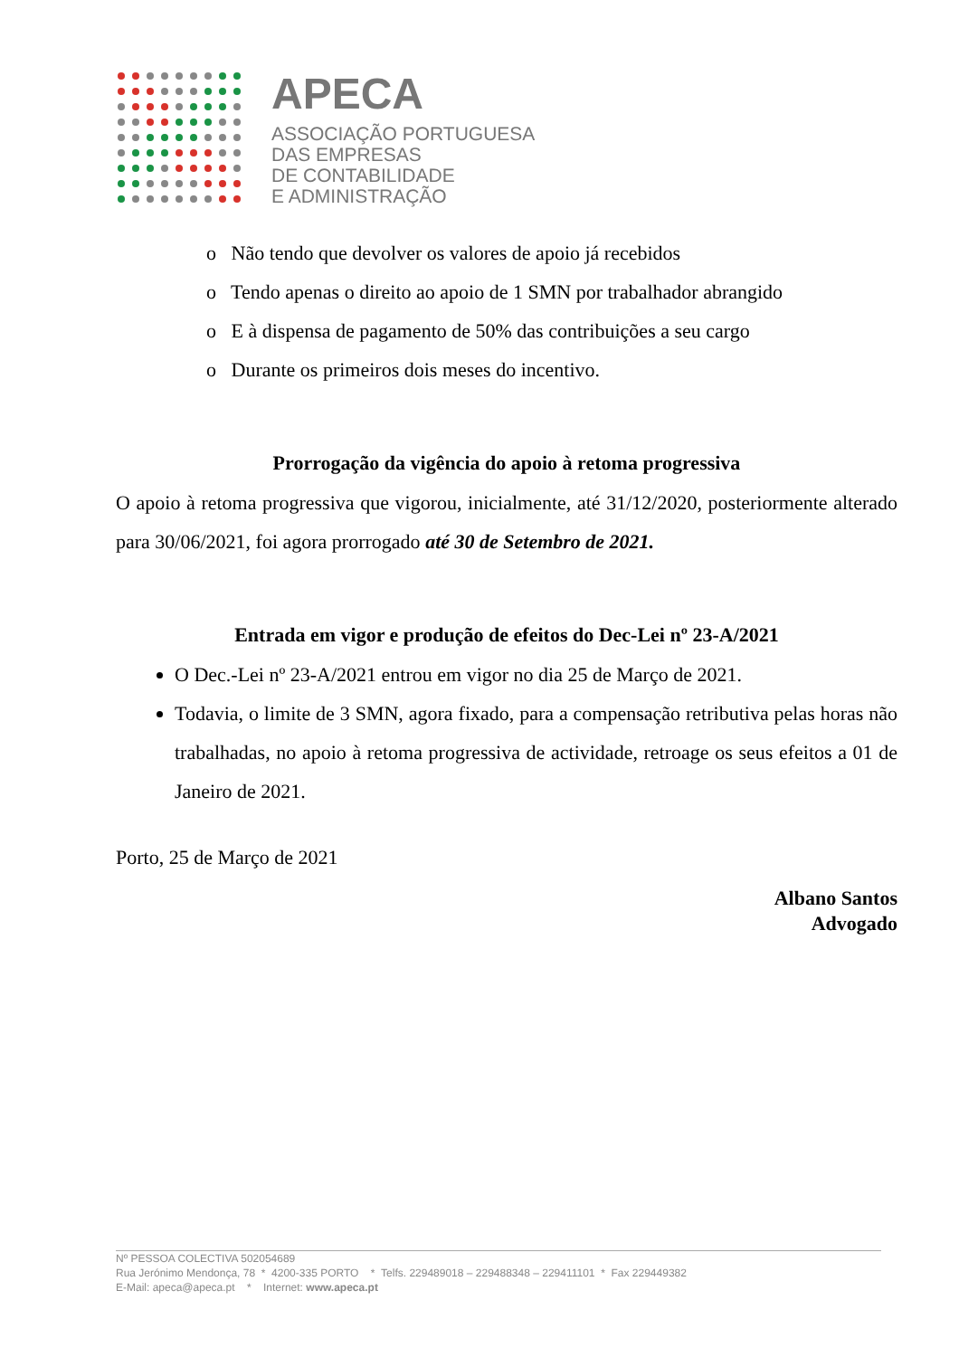APECA
ASSOCIAÇÃO PORTUGUESA
DAS EMPRESAS
DE CONTABILIDADE
E ADMINISTRAÇÃO
o Não tendo que devolver os valores de apoio já recebidos
o Tendo apenas o direito ao apoio de 1 SMN por trabalhador abrangido
o E à dispensa de pagamento de 50% das contribuições a seu cargo
o Durante os primeiros dois meses do incentivo.
Prorrogação da vigência do apoio à retoma progressiva
O apoio à retoma progressiva que vigorou, inicialmente, até 31/12/2020, posteriormente alterado para 30/06/2021, foi agora prorrogado até 30 de Setembro de 2021.
Entrada em vigor e produção de efeitos do Dec-Lei nº 23-A/2021
O Dec.-Lei nº 23-A/2021 entrou em vigor no dia 25 de Março de 2021.
Todavia, o limite de 3 SMN, agora fixado, para a compensação retributiva pelas horas não trabalhadas, no apoio à retoma progressiva de actividade, retroage os seus efeitos a 01 de Janeiro de 2021.
Porto, 25 de Março de 2021
Albano Santos
Advogado
Nº PESSOA COLECTIVA 502054689
Rua Jerónimo Mendonça, 78 * 4200-335 PORTO * Telfs. 229489018 – 229488348 – 229411101 * Fax 229449382
E-Mail: apeca@apeca.pt * Internet: www.apeca.pt